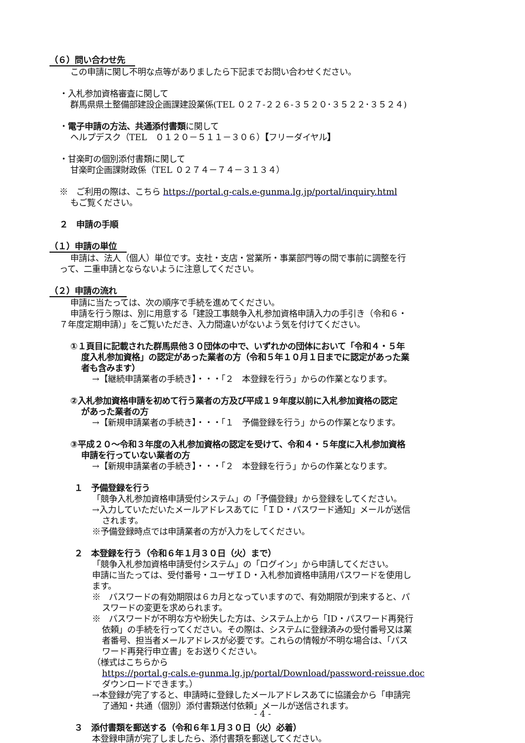（６）問い合わせ先
この申請に関し不明な点等がありましたら下記までお問い合わせください。
・入札参加資格審査に関して
群馬県県土整備部建設企画課建設業係(TEL ０２７-２２６-３５２０･３５２２･３５２４)
・電子申請の方法、共通添付書類に関して
ヘルプデスク（TEL　０１２０－５１１－３０６）【フリーダイヤル】
・甘楽町の個別添付書類に関して
甘楽町企画課財政係（TEL ０２７４－７４－３１３４）
※　ご利用の際は、こちら https://portal.g-cals.e-gunma.lg.jp/portal/inquiry.html
もご覧ください。
２　申請の手順
（１）申請の単位
申請は、法人（個人）単位です。支社・支店・営業所・事業部門等の間で事前に調整を行
って、二重申請とならないように注意してください。
（２）申請の流れ
申請に当たっては、次の順序で手続を進めてください。
申請を行う際は、別に用意する「建設工事競争入札参加資格申請入力の手引き（令和６・
７年度定期申請）」をご覧いただき、入力間違いがないよう気を付けてください。
①１頁目に記載された群馬県他３０団体の中で、いずれかの団体において「令和４・５年
度入札参加資格」の認定があった業者の方（令和５年１０月１日までに認定があった業
者も含みます）
→【継続申請業者の手続き】・・・「２　本登録を行う」からの作業となります。
②入札参加資格申請を初めて行う業者の方及び平成１９年度以前に入札参加資格の認定
があった業者の方
→【新規申請業者の手続き】・・・「１　予備登録を行う」からの作業となります。
③平成２０～令和３年度の入札参加資格の認定を受けて、令和４・５年度に入札参加資格
申請を行っていない業者の方
→【新規申請業者の手続き】・・・「２　本登録を行う」からの作業となります。
１　予備登録を行う
「競争入札参加資格申請受付システム」の「予備登録」から登録をしてください。
→入力していただいたメールアドレスあてに「ＩＤ・パスワード通知」メールが送信
されます。
※予備登録時点では申請業者の方が入力をしてください。
２　本登録を行う（令和６年１月３０日（火）まで）
「競争入札参加資格申請受付システム」の「ログイン」から申請してください。
申請に当たっては、受付番号・ユーザＩＤ・入札参加資格申請用パスワードを使用し
ます。
※　パスワードの有効期限は６カ月となっていますので、有効期限が到来すると、パ
スワードの変更を求められます。
※　パスワードが不明な方や紛失した方は、システム上から「ID・パスワード再発行
依頼」の手続を行ってください。その際は、システムに登録済みの受付番号又は業
者番号、担当者メールアドレスが必要です。これらの情報が不明な場合は、「パス
ワード再発行申立書」をお送りください。
（様式はこちらから
https://portal.g-cals.e-gunma.lg.jp/portal/Download/password-reissue.doc
ダウンロードできます。）
→本登録が完了すると、申請時に登録したメールアドレスあてに協議会から「申請完
了通知・共通（個別）添付書類送付依頼」メールが送信されます。
３　添付書類を郵送する（令和６年１月３０日（火）必着）
本登録申請が完了しましたら、添付書類を郵送してください。
- 4 -